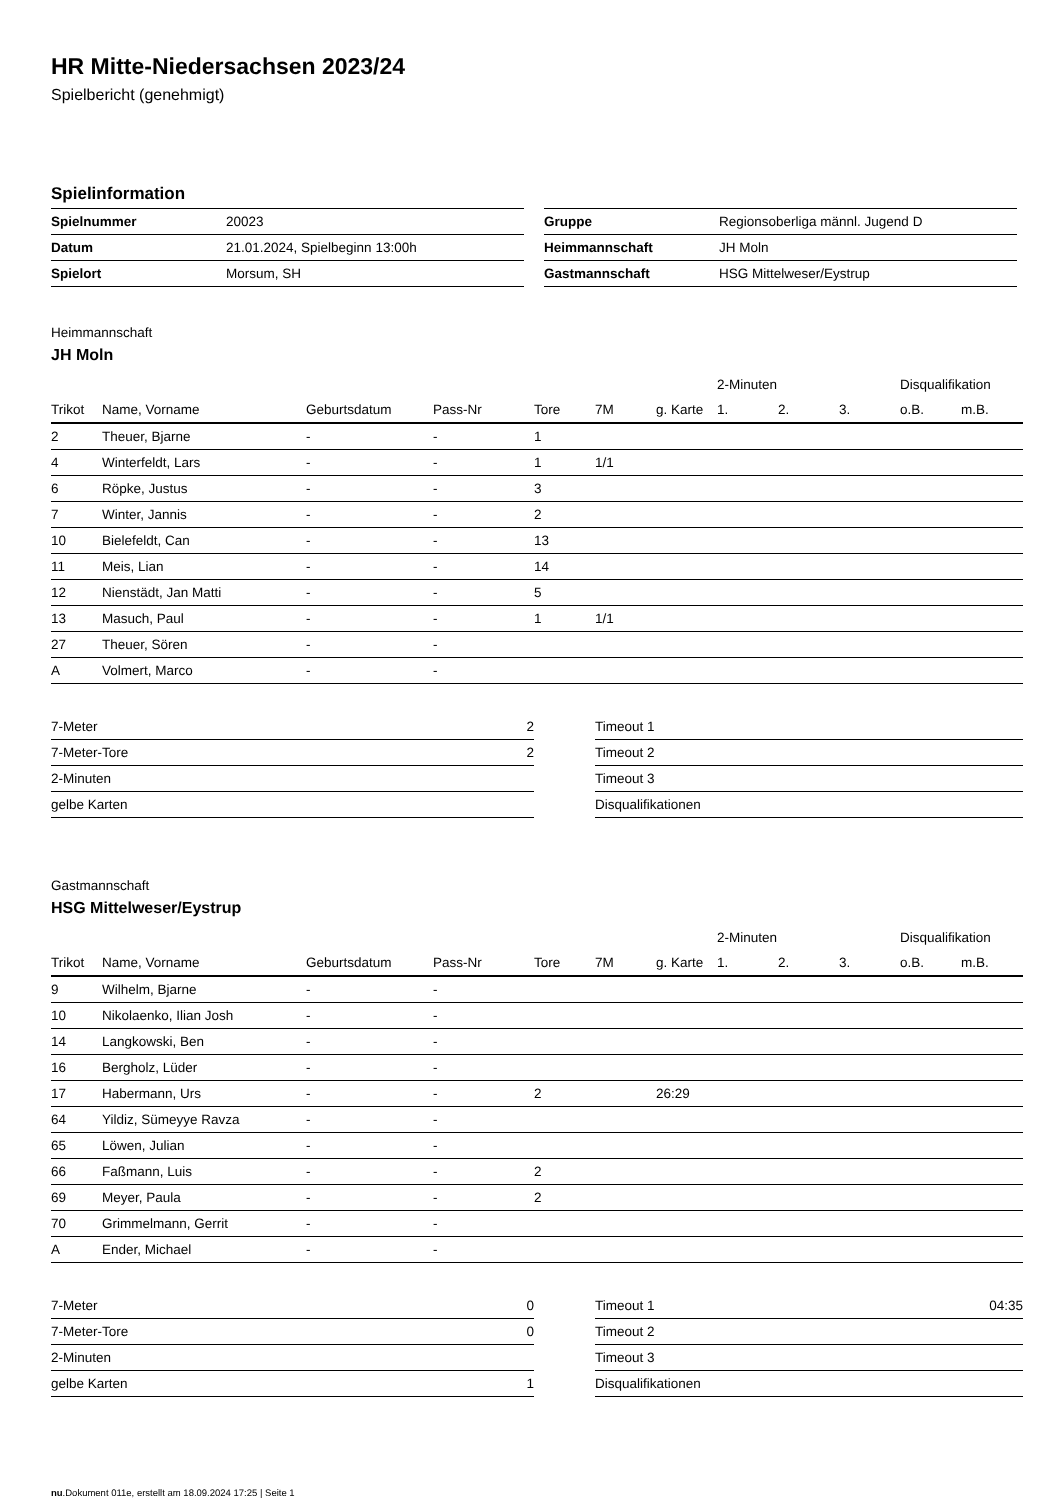HR Mitte-Niedersachsen 2023/24
Spielbericht (genehmigt)
Spielinformation
| Spielnummer | 20023 |
| Datum | 21.01.2024, Spielbeginn 13:00h |
| Spielort | Morsum, SH |
| Gruppe | Regionsoberliga männl. Jugend D |
| Heimmannschaft | JH Moln |
| Gastmannschaft | HSG Mittelweser/Eystrup |
Heimmannschaft
JH Moln
| | | | | | | | 2-Minuten | | | Disqualifikation | |
| Trikot | Name, Vorname | Geburtsdatum | Pass-Nr | Tore | 7M | g. Karte | 1. | 2. | 3. | o.B. | m.B. |
| 2 | Theuer, Bjarne | - | - | 1 | | | | | | | |
| 4 | Winterfeldt, Lars | - | - | 1 | 1/1 | | | | | | |
| 6 | Röpke, Justus | - | - | 3 | | | | | | | |
| 7 | Winter, Jannis | - | - | 2 | | | | | | | |
| 10 | Bielefeldt, Can | - | - | 13 | | | | | | | |
| 11 | Meis, Lian | - | - | 14 | | | | | | | |
| 12 | Nienstädt, Jan Matti | - | - | 5 | | | | | | | |
| 13 | Masuch, Paul | - | - | 1 | 1/1 | | | | | | |
| 27 | Theuer, Sören | - | - | | | | | | | | |
| A | Volmert, Marco | - | - | | | | | | | | |
| 7-Meter | 2 |
| 7-Meter-Tore | 2 |
| 2-Minuten | |
| gelbe Karten | |
| Timeout 1 | |
| Timeout 2 | |
| Timeout 3 | |
| Disqualifikationen | |
Gastmannschaft
HSG Mittelweser/Eystrup
| | | | | | | | 2-Minuten | | | Disqualifikation | |
| Trikot | Name, Vorname | Geburtsdatum | Pass-Nr | Tore | 7M | g. Karte | 1. | 2. | 3. | o.B. | m.B. |
| 9 | Wilhelm, Bjarne | - | - | | | | | | | | |
| 10 | Nikolaenko, Ilian Josh | - | - | | | | | | | | |
| 14 | Langkowski, Ben | - | - | | | | | | | | |
| 16 | Bergholz, Lüder | - | - | | | | | | | | |
| 17 | Habermann, Urs | - | - | 2 | | 26:29 | | | | | |
| 64 | Yildiz, Sümeyye Ravza | - | - | | | | | | | | |
| 65 | Löwen, Julian | - | - | | | | | | | | |
| 66 | Faßmann, Luis | - | - | 2 | | | | | | | |
| 69 | Meyer, Paula | - | - | 2 | | | | | | | |
| 70 | Grimmelmann, Gerrit | - | - | | | | | | | | |
| A | Ender, Michael | - | - | | | | | | | | |
| 7-Meter | 0 |
| 7-Meter-Tore | 0 |
| 2-Minuten | |
| gelbe Karten | 1 |
| Timeout 1 | 04:35 |
| Timeout 2 | |
| Timeout 3 | |
| Disqualifikationen | |
nu.Dokument 011e, erstellt am 18.09.2024 17:25 | Seite 1